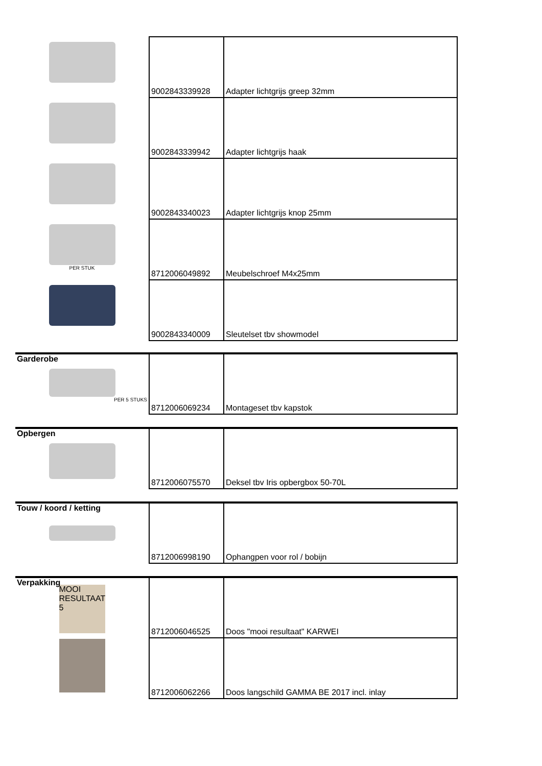| | 9002843339928 | Adapter lichtgrijs greep 32mm |
| | 9002843339942 | Adapter lichtgrijs haak |
| | 9002843340023 | Adapter lichtgrijs knop 25mm |
| PER STUK | 8712006049892 | Meubelschroef M4x25mm |
| | 9002843340009 | Sleutelset tbv showmodel |
| Garderobe PER 5 STUKS | 8712006069234 | Montageset tbv kapstok |
| Opbergen | 8712006075570 | Deksel tbv Iris opbergbox 50-70L |
| Touw / koord / ketting | 8712006998190 | Ophangpen voor rol / bobijn |
| Verpakking MOOI RESULTAAT 5 | 8712006046525 | Doos "mooi resultaat" KARWEI |
| | 8712006062266 | Doos langschild GAMMA BE 2017 incl. inlay |